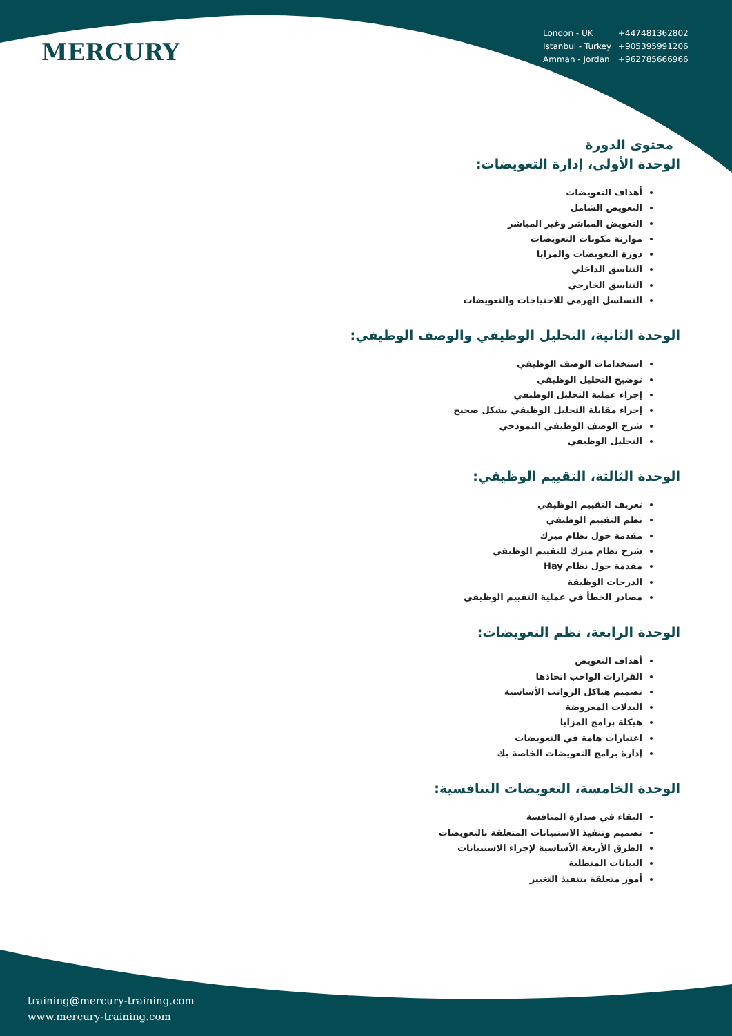MERCURY
| London - UK | +447481362802 |
| Istanbul - Turkey | +905395991206 |
| Amman - Jordan | +962785666966 |
محتوى الدورة
الوحدة الأولى، إدارة التعويضات:
أهداف التعويضات
التعويض الشامل
التعويض المباشر وغير المباشر
موازنة مكونات التعويضات
دورة التعويضات والمزايا
التناسق الداخلي
التناسق الخارجي
التسلسل الهرمي للاحتياجات والتعويضات
الوحدة الثانية، التحليل الوظيفي والوصف الوظيفي:
استخدامات الوصف الوظيفي
توضيح التحليل الوظيفي
إجراء عملية التحليل الوظيفي
إجراء مقابلة التحليل الوظيفي بشكل صحيح
شرح الوصف الوظيفي النموذجي
التحليل الوظيفي
الوحدة الثالثة، التقييم الوظيفي:
تعريف التقييم الوظيفي
نظم التقييم الوظيفي
مقدمة حول نظام ميرك
شرح نظام ميرك للتقييم الوظيفي
مقدمة حول نظام Hay
الدرجات الوظيفة
مصادر الخطأ في عملية التقييم الوظيفي
الوحدة الرابعة، نظم التعويضات:
أهداف التعويض
القرارات الواجب اتخاذها
تصميم هياكل الرواتب الأساسية
البدلات المعروضة
هيكلة برامج المزايا
اعتبارات هامة في التعويضات
إدارة برامج التعويضات الخاصة بك
الوحدة الخامسة، التعويضات التنافسية:
البقاء في صدارة المنافسة
تصميم وتنفيذ الاستبيانات المتعلقة بالتعويضات
الطرق الأربعة الأساسية لإجراء الاستبيانات
البيانات المتطلبة
أمور متعلقة بتنفيذ التغيير
training@mercury-training.com
www.mercury-training.com